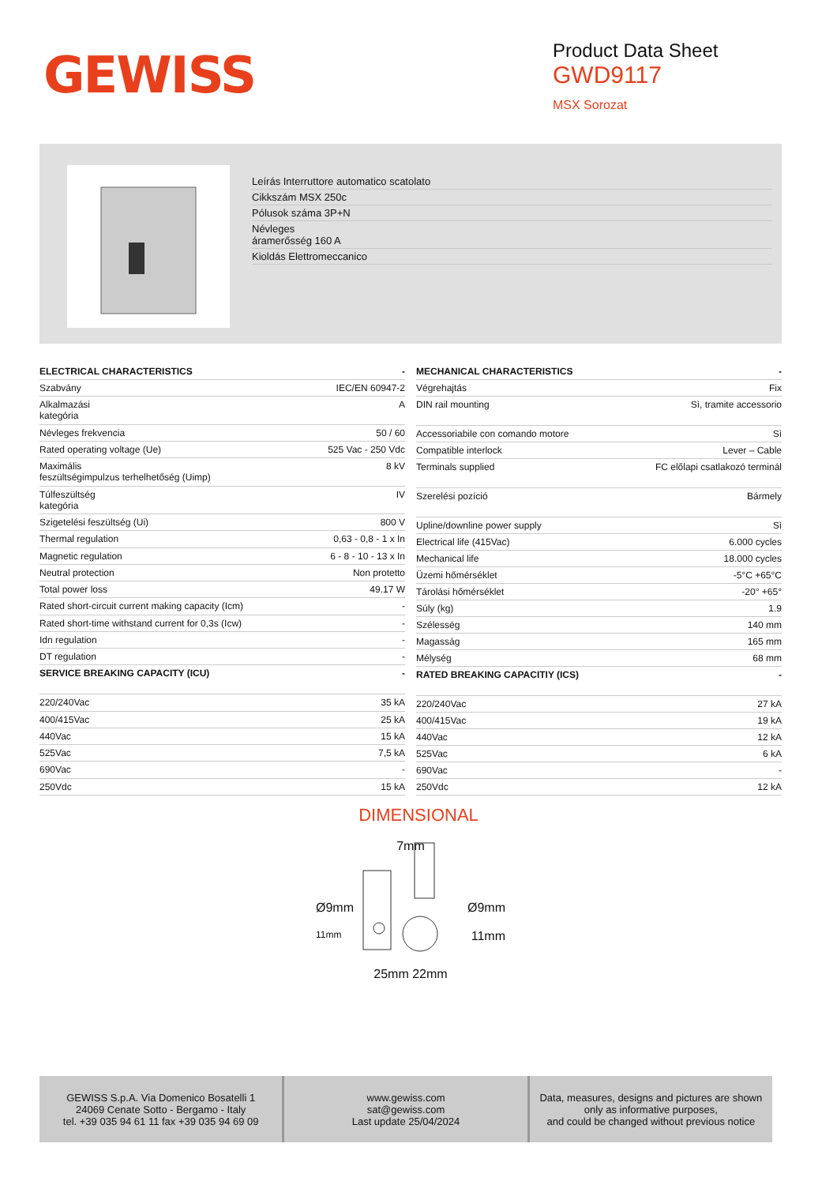GEWISS
Product Data Sheet
GWD9117
MSX Sorozat
Leírás Interruttore automatico scatolato
Cikkszám MSX 250c
Pólusok száma 3P+N
Névleges
áramerősség 160 A
Kioldás Elettromeccanico
| ELECTRICAL CHARACTERISTICS | - |
| --- | --- |
| Szabvány | IEC/EN 60947-2 |
| Alkalmazási kategória | A |
| Névleges frekvencia | 50 / 60 |
| Rated operating voltage (Ue) | 525 Vac - 250 Vdc |
| Maximális feszültségimpulzus terhelhetőség (Uimp) | 8 kV |
| Túlfeszültség kategória | IV |
| Szigetelési feszültség (Ui) | 800 V |
| Thermal regulation | 0,63 - 0,8 - 1 x In |
| Magnetic regulation | 6 - 8 - 10 - 13 x In |
| Neutral protection | Non protetto |
| Total power loss | 49.17 W |
| Rated short-circuit current making capacity (Icm) | - |
| Rated short-time withstand current for 0,3s (Icw) | - |
| Idn regulation | - |
| DT regulation | - |
| SERVICE BREAKING CAPACITY (ICU) | - |
| 220/240Vac | 35 kA |
| 400/415Vac | 25 kA |
| 440Vac | 15 kA |
| 525Vac | 7,5 kA |
| 690Vac | - |
| 250Vdc | 15 kA |
| MECHANICAL CHARACTERISTICS | - |
| --- | --- |
| Végrehajtás | Fix |
| DIN rail mounting | Sì, tramite accessorio |
| Accessoriabile con comando motore | Sì |
| Compatible interlock | Lever – Cable |
| Terminals supplied | FC előlapi csatlakozó terminál |
| Szerelési pozíció | Bármely |
| Upline/downline power supply | Sì |
| Electrical life (415Vac) | 6.000 cycles |
| Mechanical life | 18.000 cycles |
| Üzemi hőmérséklet | -5°C +65°C |
| Tárolási hőmérséklet | -20° +65° |
| Súly (kg) | 1.9 |
| Szélesség | 140 mm |
| Magasság | 165 mm |
| Mélység | 68 mm |
| RATED BREAKING CAPACITIY (ICS) | - |
| 220/240Vac | 27 kA |
| 400/415Vac | 19 kA |
| 440Vac | 12 kA |
| 525Vac | 6 kA |
| 690Vac | - |
| 250Vdc | 12 kA |
DIMENSIONAL
7mm
Ø9mm Ø9mm
11mm 11mm
25mm 22mm
GEWISS S.p.A. Via Domenico Bosatelli 1
24069 Cenate Sotto - Bergamo - Italy
tel. +39 035 94 61 11 fax +39 035 94 69 09
www.gewiss.com
sat@gewiss.com
Last update 25/04/2024
Data, measures, designs and pictures are shown
only as informative purposes,
and could be changed without previous notice